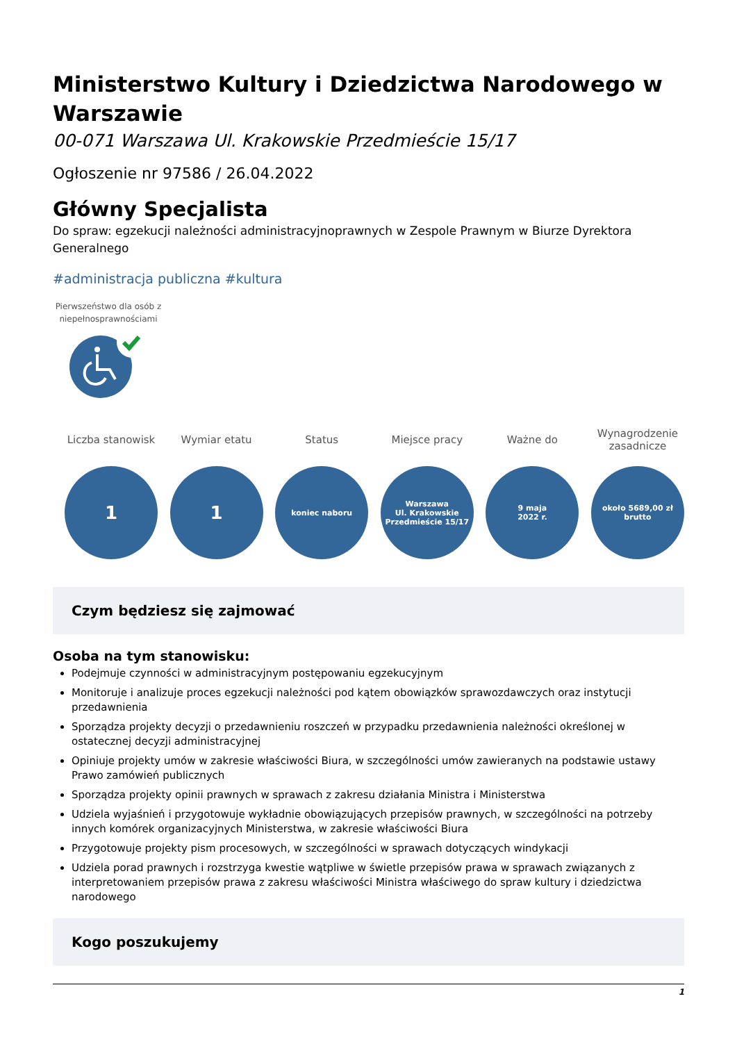Ministerstwo Kultury i Dziedzictwa Narodowego w Warszawie
00-071 Warszawa Ul. Krakowskie Przedmieście 15/17
Ogłoszenie nr 97586 / 26.04.2022
Główny Specjalista
Do spraw: egzekucji należności administracyjnoprawnych w Zespole Prawnym w Biurze Dyrektora Generalnego
#administracja publiczna #kultura
Pierwszeństwo dla osób z niepełnosprawnościami
Liczba stanowisk
1
Wymiar etatu
1
Status
koniec naboru
Miejsce pracy
Warszawa
Ul. Krakowskie
Przedmieście 15/17
Ważne do
9 maja
2022 r.
Wynagrodzenie zasadnicze
około 5689,00 zł
brutto
Czym będziesz się zajmować
Osoba na tym stanowisku:
Podejmuje czynności w administracyjnym postępowaniu egzekucyjnym
Monitoruje i analizuje proces egzekucji należności pod kątem obowiązków sprawozdawczych oraz instytucji przedawnienia
Sporządza projekty decyzji o przedawnieniu roszczeń w przypadku przedawnienia należności określonej w ostatecznej decyzji administracyjnej
Opiniuje projekty umów w zakresie właściwości Biura, w szczególności umów zawieranych na podstawie ustawy Prawo zamówień publicznych
Sporządza projekty opinii prawnych w sprawach z zakresu działania Ministra i Ministerstwa
Udziela wyjaśnień i przygotowuje wykładnie obowiązujących przepisów prawnych, w szczególności na potrzeby innych komórek organizacyjnych Ministerstwa, w zakresie właściwości Biura
Przygotowuje projekty pism procesowych, w szczególności w sprawach dotyczących windykacji
Udziela porad prawnych i rozstrzyga kwestie wątpliwe w świetle przepisów prawa w sprawach związanych z interpretowaniem przepisów prawa z zakresu właściwości Ministra właściwego do spraw kultury i dziedzictwa narodowego
Kogo poszukujemy
1